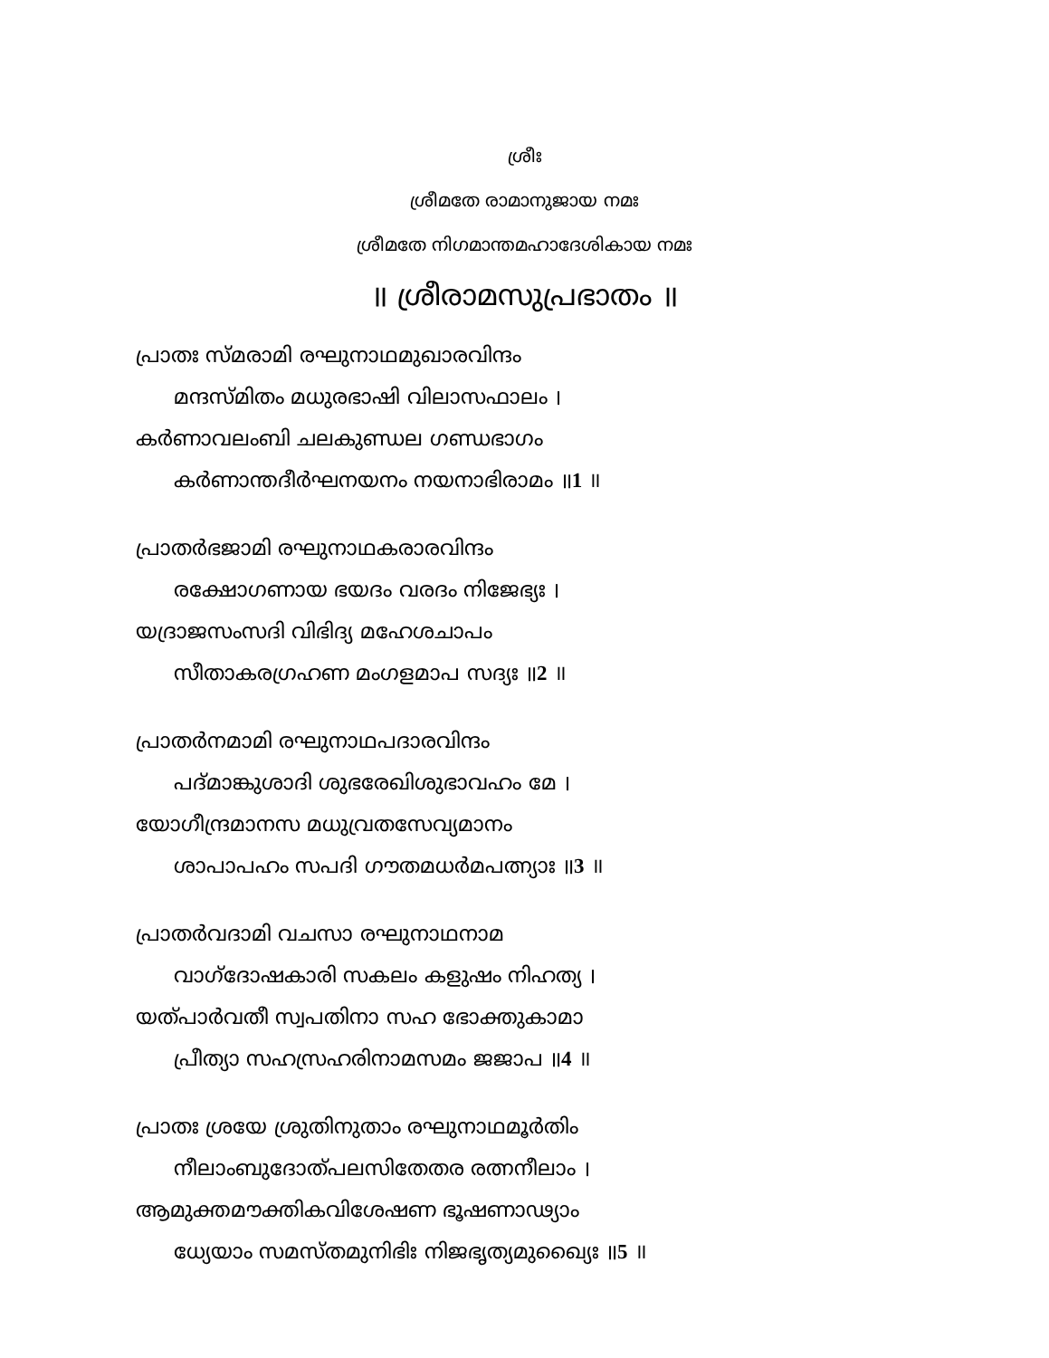ശ്രീഃ
ശ്രീമതേ രാമാനുജായ നമഃ
ശ്രീമതേ നിഗമാന്തമഹാദേശികായ നമഃ
॥ ശ്രീരാമസുപ്രഭാതം ॥
പ്രാതഃ സ്മരാമി രഘുനാഥമുഖാരവിന്ദം
മന്ദസ്മിതം മധുരഭാഷി വിലാസഫാലം ।
കർണാവലംബി ചലകുണ്ഡല ഗണ്ഡഭാഗം
കർണാന്തദീർഘനയനം നയനാഭിരാമം ॥1 ॥
പ്രാതർഭജാമി രഘുനാഥകരാരവിന്ദം
രക്ഷോഗണായ ഭയദം വരദം നിജേഭ്യഃ ।
യദ്രാജസംസദി വിഭിദ്യ മഹേശചാപം
സീതാകരഗ്രഹണ മംഗളമാപ സദ്യഃ ॥2 ॥
പ്രാതർനമാമി രഘുനാഥപദാരവിന്ദം
പദ്മാങ്കുശാദി ശുഭരേഖിശുഭാവഹം മേ ।
യോഗീന്ദ്രമാനസ മധുവ്രതസേവ്യമാനം
ശാപാപഹം സപദി ഗൗതമധർമപത്ന്യാഃ ॥3 ॥
പ്രാതർവദാമി വചസാ രഘുനാഥനാമ
വാഗ്ദോഷകാരി സകലം കളുഷം നിഹത്യ ।
യത്പാർവതീ സ്വപതിനാ സഹ ഭോക്തുകാമാ
പ്രീത്യാ സഹസ്രഹരിനാമസമം ജജാപ ॥4 ॥
പ്രാതഃ ശ്രയേ ശ്രുതിനുതാം രഘുനാഥമൂർതിം
നീലാംബുദോത്പലസിതേതര രത്നനീലാം ।
ആമുക്തമൗക്തികവിശേഷണ ഭൂഷണാഢ്യാം
ധ്യേയാം സമസ്തമുനിഭിഃ നിജഭൃത്യമുഖ്യൈഃ ॥5 ॥